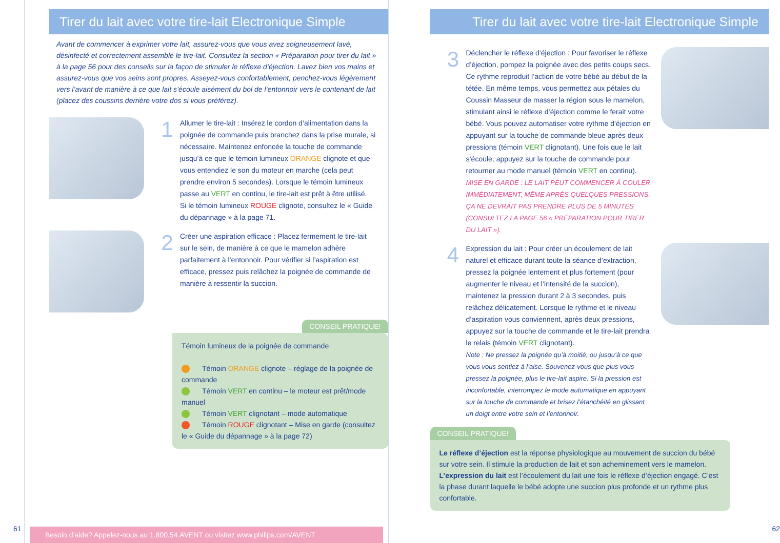Tirer du lait avec votre tire-lait Electronique Simple
Avant de commencer à exprimer votre lait, assurez-vous que vous avez soigneusement lavé, désinfecté et correctement assemblé le tire-lait. Consultez la section « Préparation pour tirer du lait » à la page 56 pour des conseils sur la façon de stimuler le réflexe d’éjection. Lavez bien vos mains et assurez-vous que vos seins sont propres. Asseyez-vous confortablement, penchez-vous légèrement vers l’avant de manière à ce que lait s’écoule aisément du bol de l’entonnoir vers le contenant de lait (placez des coussins derrière votre dos si vous préférez).
1
Allumer le tire-lait : Insérez le cordon d’alimentation dans la poignée de commande puis branchez dans la prise murale, si nécessaire. Maintenez enfoncée la touche de commande jusqu’à ce que le témoin lumineux ORANGE clignote et que vous entendiez le son du moteur en marche (cela peut prendre environ 5 secondes). Lorsque le témoin lumineux passe au VERT en continu, le tire-lait est prêt à être utilisé.
Si le témoin lumineux ROUGE clignote, consultez le « Guide du dépannage » à la page 71.
2
Créer une aspiration efficace : Placez fermement le tire-lait sur le sein, de manière à ce que le mamelon adhère parfaitement à l’entonnoir. Pour vérifier si l’aspiration est efficace, pressez puis relâchez la poignée de commande de manière à ressentir la succion.
CONSEIL PRATIQUE!
Témoin lumineux de la poignée de commande
Témoin ORANGE clignote – réglage de la poignée de commande
Témoin VERT en continu – le moteur est prêt/mode manuel
Témoin VERT clignotant – mode automatique
Témoin ROUGE clignotant – Mise en garde (consultez le « Guide du dépannage » à la page 72)
61
Besoin d’aide? Appelez-nous au 1.800.54.AVENT ou visitez www.philips.com/AVENT
Tirer du lait avec votre tire-lait Electronique Simple
3
Déclencher le réflexe d’éjection : Pour favoriser le réflexe d’éjection, pompez la poignée avec des petits coups secs. Ce rythme reproduit l’action de votre bébé au début de la tétée. En même temps, vous permettez aux pétales du Coussin Masseur de masser la région sous le mamelon, stimulant ainsi le réflexe d’éjection comme le ferait votre bébé. Vous pouvez automatiser votre rythme d’éjection en appuyant sur la touche de commande bleue après deux pressions (témoin VERT clignotant). Une fois que le lait s’écoule, appuyez sur la touche de commande pour retourner au mode manuel (témoin VERT en continu).
MISE EN GARDE : LE LAIT PEUT COMMENCER À COULER IMMÉDIATEMENT, MÊME APRÈS QUELQUES PRESSIONS. ÇA NE DEVRAIT PAS PRENDRE PLUS DE 5 MINUTES (CONSULTEZ LA PAGE 56 « PRÉPARATION POUR TIRER DU LAIT »).
4
Expression du lait : Pour créer un écoulement de lait naturel et efficace durant toute la séance d’extraction, pressez la poignée lentement et plus fortement (pour augmenter le niveau et l’intensité de la succion), maintenez la pression durant 2 à 3 secondes, puis relâchez délicatement. Lorsque le rythme et le niveau d’aspiration vous conviennent, après deux pressions, appuyez sur la touche de commande et le tire-lait prendra le relais (témoin VERT clignotant).
Note : Ne pressez la poignée qu’à moitié, ou jusqu’à ce que vous vous sentiez à l’aise. Souvenez-vous que plus vous pressez la poignée, plus le tire-lait aspire. Si la pression est inconfortable, interrompez le mode automatique en appuyant sur la touche de commande et brisez l’étanchéité en glissant un doigt entre votre sein et l’entonnoir.
CONSEIL PRATIQUE!
Le réflexe d’éjection est la réponse physiologique au mouvement de succion du bébé sur votre sein. Il stimule la production de lait et son acheminement vers le mamelon.
L’expression du lait est l’écoulement du lait une fois le réflexe d’éjection engagé. C’est la phase durant laquelle le bébé adopte une succion plus profonde et un rythme plus confortable.
62